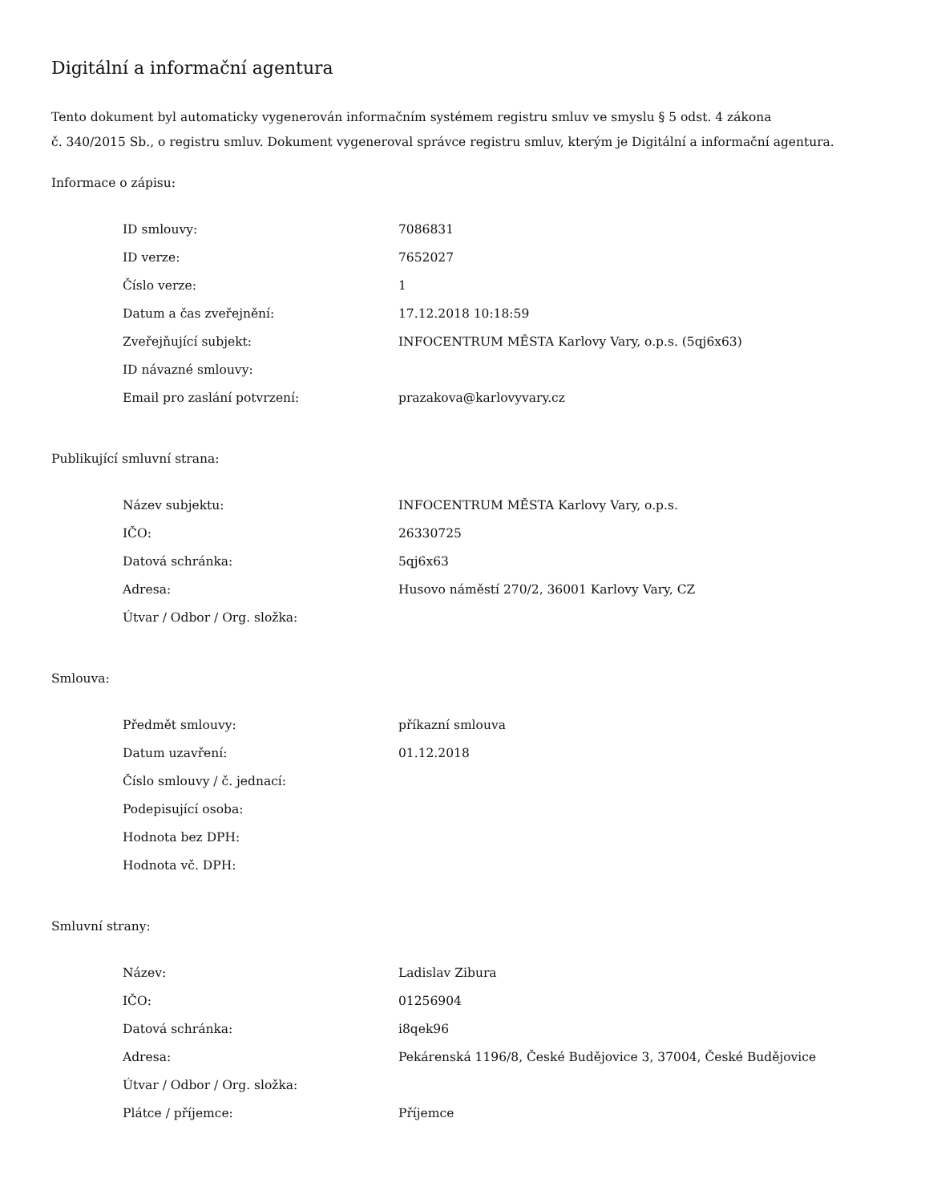Digitální a informační agentura
Tento dokument byl automaticky vygenerován informačním systémem registru smluv ve smyslu § 5 odst. 4 zákona
č. 340/2015 Sb., o registru smluv. Dokument vygeneroval správce registru smluv, kterým je Digitální a informační agentura.
Informace o zápisu:
| ID smlouvy: | 7086831 |
| ID verze: | 7652027 |
| Číslo verze: | 1 |
| Datum a čas zveřejnění: | 17.12.2018 10:18:59 |
| Zveřejňující subjekt: | INFOCENTRUM MĚSTA Karlovy Vary, o.p.s. (5qj6x63) |
| ID návazné smlouvy: | |
| Email pro zaslání potvrzení: | prazakova@karlovyvary.cz |
Publikující smluvní strana:
| Název subjektu: | INFOCENTRUM MĚSTA Karlovy Vary, o.p.s. |
| IČO: | 26330725 |
| Datová schránka: | 5qj6x63 |
| Adresa: | Husovo náměstí 270/2, 36001 Karlovy Vary, CZ |
| Útvar / Odbor / Org. složka: | |
Smlouva:
| Předmět smlouvy: | příkazní smlouva |
| Datum uzavření: | 01.12.2018 |
| Číslo smlouvy / č. jednací: | |
| Podepisující osoba: | |
| Hodnota bez DPH: | |
| Hodnota vč. DPH: | |
Smluvní strany:
| Název: | Ladislav Zibura |
| IČO: | 01256904 |
| Datová schránka: | i8qek96 |
| Adresa: | Pekárenská 1196/8, České Budějovice 3, 37004, České Budějovice |
| Útvar / Odbor / Org. složka: | |
| Plátce / příjemce: | Příjemce |